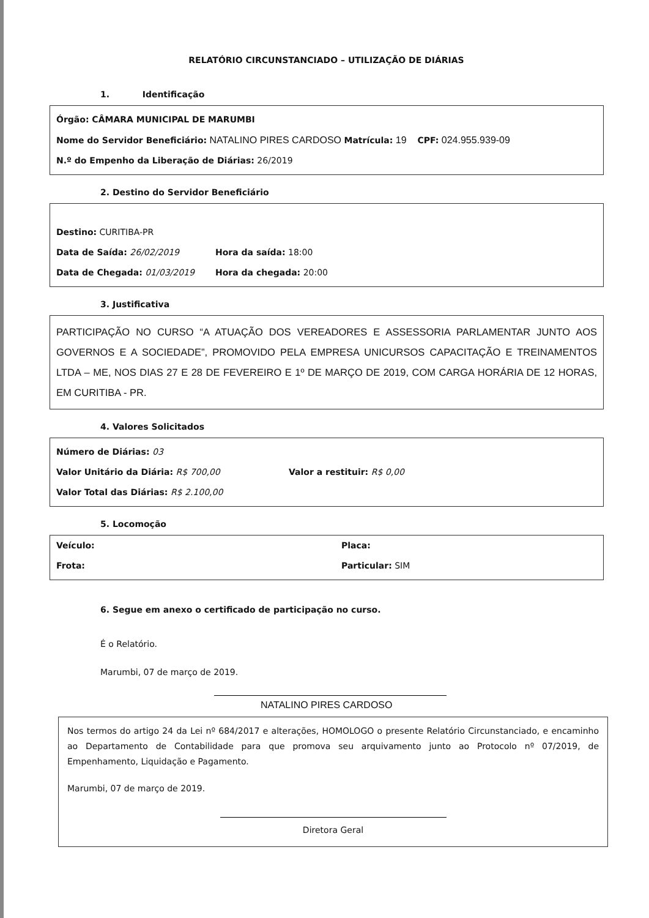RELATÓRIO CIRCUNSTANCIADO – UTILIZAÇÃO DE DIÁRIAS
1. Identificação
Órgão: CÂMARA MUNICIPAL DE MARUMBI
Nome do Servidor Beneficiário: NATALINO PIRES CARDOSO Matrícula: 19 CPF: 024.955.939-09
N.º do Empenho da Liberação de Diárias: 26/2019
2. Destino do Servidor Beneficiário
Destino: CURITIBA-PR
Data de Saída: 26/02/2019 Hora da saída: 18:00
Data de Chegada: 01/03/2019 Hora da chegada: 20:00
3. Justificativa
PARTICIPAÇÃO NO CURSO “A ATUAÇÃO DOS VEREADORES E ASSESSORIA PARLAMENTAR JUNTO AOS GOVERNOS E A SOCIEDADE”, PROMOVIDO PELA EMPRESA UNICURSOS CAPACITAÇÃO E TREINAMENTOS LTDA – ME, NOS DIAS 27 E 28 DE FEVEREIRO E 1º DE MARÇO DE 2019, COM CARGA HORÁRIA DE 12 HORAS, EM CURITIBA - PR.
4. Valores Solicitados
Número de Diárias: 03
Valor Unitário da Diária: R$ 700,00 Valor a restituir: R$ 0,00
Valor Total das Diárias: R$ 2.100,00
5. Locomoção
Veículo: Placa:
Frota: Particular: SIM
6. Segue em anexo o certificado de participação no curso.
É o Relatório.
Marumbi, 07 de março de 2019.
NATALINO PIRES CARDOSO
Nos termos do artigo 24 da Lei nº 684/2017 e alterações, HOMOLOGO o presente Relatório Circunstanciado, e encaminho ao Departamento de Contabilidade para que promova seu arquivamento junto ao Protocolo nº 07/2019, de Empenhamento, Liquidação e Pagamento.
Marumbi, 07 de março de 2019.
Diretora Geral